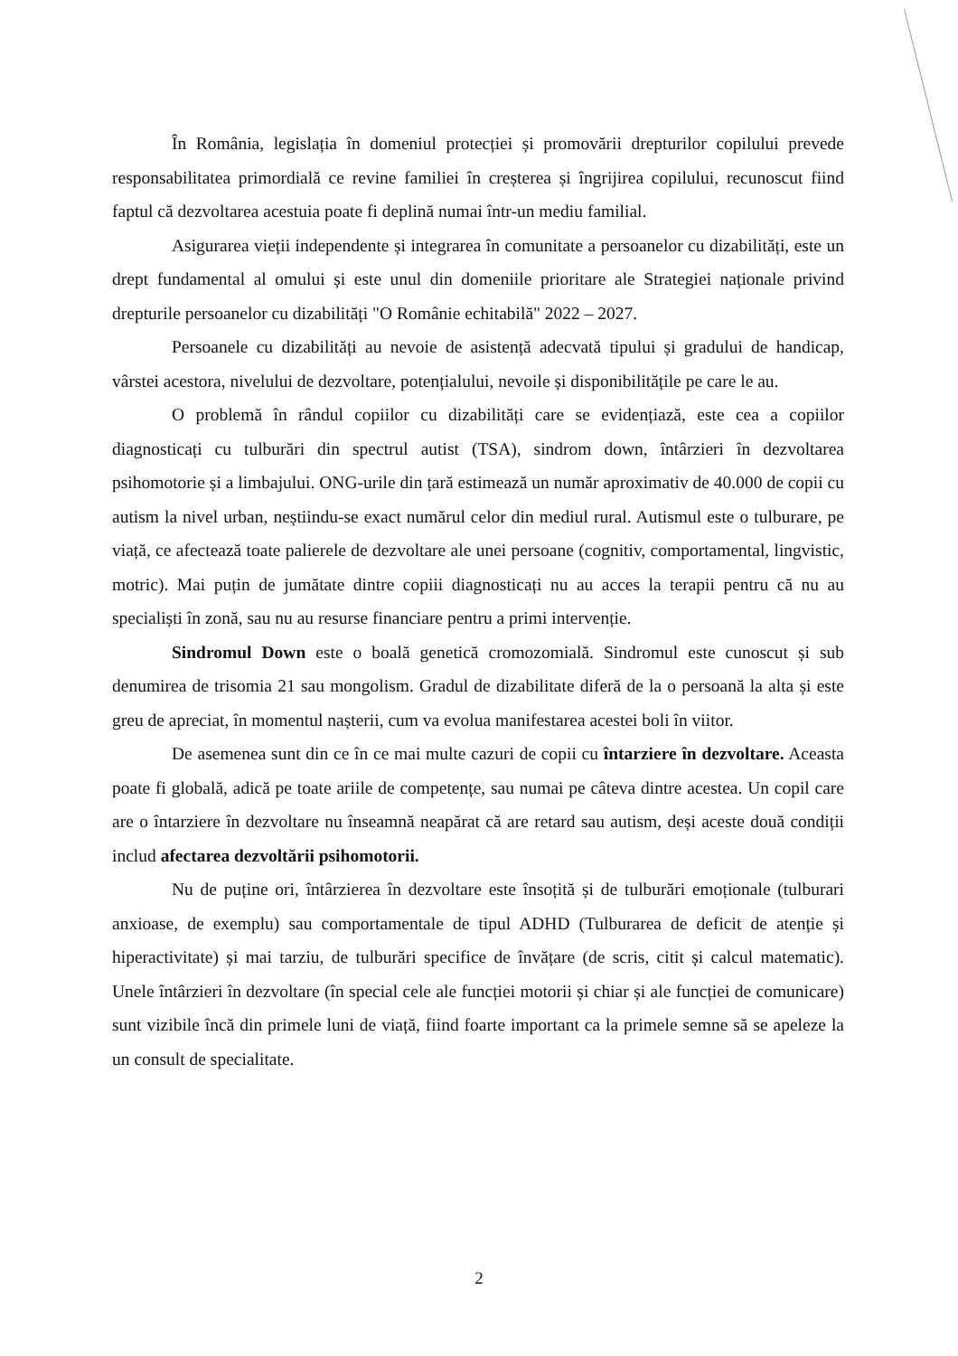În România, legislația în domeniul protecției și promovării drepturilor copilului prevede responsabilitatea primordială ce revine familiei în creșterea și îngrijirea copilului, recunoscut fiind faptul că dezvoltarea acestuia poate fi deplină numai într-un mediu familial.
Asigurarea vieții independente și integrarea în comunitate a persoanelor cu dizabilități, este un drept fundamental al omului și este unul din domeniile prioritare ale Strategiei naționale privind drepturile persoanelor cu dizabilități "O Românie echitabilă" 2022 – 2027.
Persoanele cu dizabilități au nevoie de asistență adecvată tipului și gradului de handicap, vârstei acestora, nivelului de dezvoltare, potențialului, nevoile și disponibilitățile pe care le au.
O problemă în rândul copiilor cu dizabilități care se evidențiază, este cea a copiilor diagnosticați cu tulburări din spectrul autist (TSA), sindrom down, întârzieri în dezvoltarea psihomotorie și a limbajului. ONG-urile din țară estimează un număr aproximativ de 40.000 de copii cu autism la nivel urban, neștiindu-se exact numărul celor din mediul rural. Autismul este o tulburare, pe viață, ce afectează toate palierele de dezvoltare ale unei persoane (cognitiv, comportamental, lingvistic, motric). Mai puțin de jumătate dintre copiii diagnosticați nu au acces la terapii pentru că nu au specialiști în zonă, sau nu au resurse financiare pentru a primi intervenție.
Sindromul Down este o boală genetică cromozomială. Sindromul este cunoscut și sub denumirea de trisomia 21 sau mongolism. Gradul de dizabilitate diferă de la o persoană la alta și este greu de apreciat, în momentul nașterii, cum va evolua manifestarea acestei boli în viitor.
De asemenea sunt din ce în ce mai multe cazuri de copii cu întarziere în dezvoltare. Aceasta poate fi globală, adică pe toate ariile de competențe, sau numai pe câteva dintre acestea. Un copil care are o întarziere în dezvoltare nu înseamnă neapărat că are retard sau autism, deși aceste două condiții includ afectarea dezvoltării psihomotorii.
Nu de puține ori, întârzierea în dezvoltare este însoțită și de tulburări emoționale (tulburari anxioase, de exemplu) sau comportamentale de tipul ADHD (Tulburarea de deficit de atenție și hiperactivitate) și mai tarziu, de tulburări specifice de învățare (de scris, citit și calcul matematic). Unele întârzieri în dezvoltare (în special cele ale funcției motorii și chiar și ale funcției de comunicare) sunt vizibile încă din primele luni de viață, fiind foarte important ca la primele semne să se apeleze la un consult de specialitate.
2